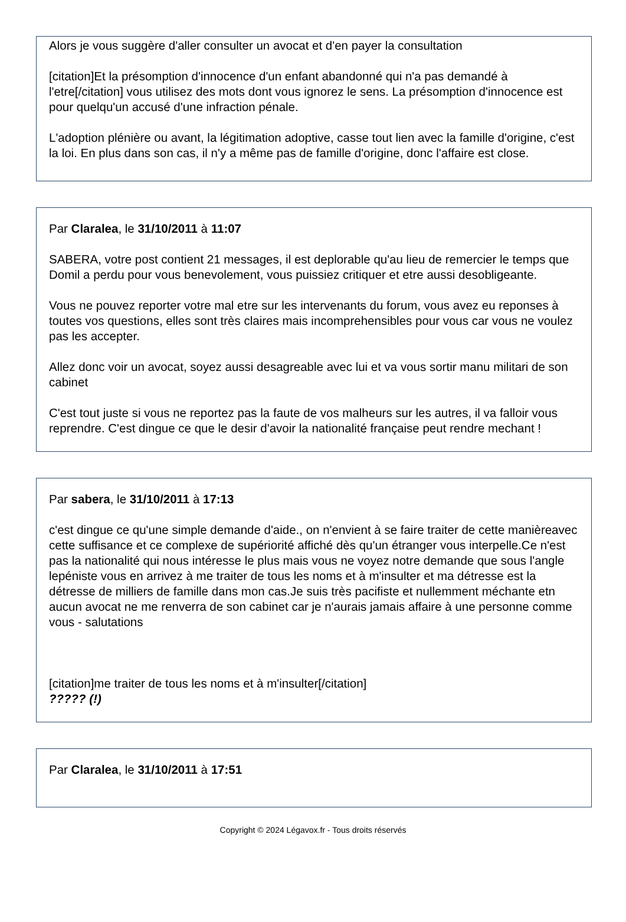Alors je vous suggère d'aller consulter un avocat et d'en payer la consultation
[citation]Et la présomption d'innocence d'un enfant abandonné qui n'a pas demandé à l'etre[/citation] vous utilisez des mots dont vous ignorez le sens. La présomption d'innocence est pour quelqu'un accusé d'une infraction pénale.
L'adoption plénière ou avant, la légitimation adoptive, casse tout lien avec la famille d'origine, c'est la loi. En plus dans son cas, il n'y a même pas de famille d'origine, donc l'affaire est close.
Par Claralea, le 31/10/2011 à 11:07
SABERA, votre post contient 21 messages, il est deplorable qu'au lieu de remercier le temps que Domil a perdu pour vous benevolement, vous puissiez critiquer et etre aussi desobligeante.
Vous ne pouvez reporter votre mal etre sur les intervenants du forum, vous avez eu reponses à toutes vos questions, elles sont très claires mais incomprehensibles pour vous car vous ne voulez pas les accepter.
Allez donc voir un avocat, soyez aussi desagreable avec lui et va vous sortir manu militari de son cabinet
C'est tout juste si vous ne reportez pas la faute de vos malheurs sur les autres, il va falloir vous reprendre. C'est dingue ce que le desir d'avoir la nationalité française peut rendre mechant !
Par sabera, le 31/10/2011 à 17:13
c'est dingue ce qu'une simple demande d'aide., on n'envient à se faire traiter de cette manièreavec cette suffisance et ce complexe de supériorité affiché dès qu'un étranger vous interpelle.Ce n'est pas la nationalité qui nous intéresse le plus mais vous ne voyez notre demande que sous l'angle lepéniste vous en arrivez à me traiter de tous les noms et à m'insulter et ma détresse est la détresse de milliers de famille dans mon cas.Je suis très pacifiste et nullemment méchante etn aucun avocat ne me renverra de son cabinet car je n'aurais jamais affaire à une personne comme vous - salutations
[citation]me traiter de tous les noms et à m'insulter[/citation]
????? (!)
Par Claralea, le 31/10/2011 à 17:51
Copyright © 2024 Légavox.fr - Tous droits réservés